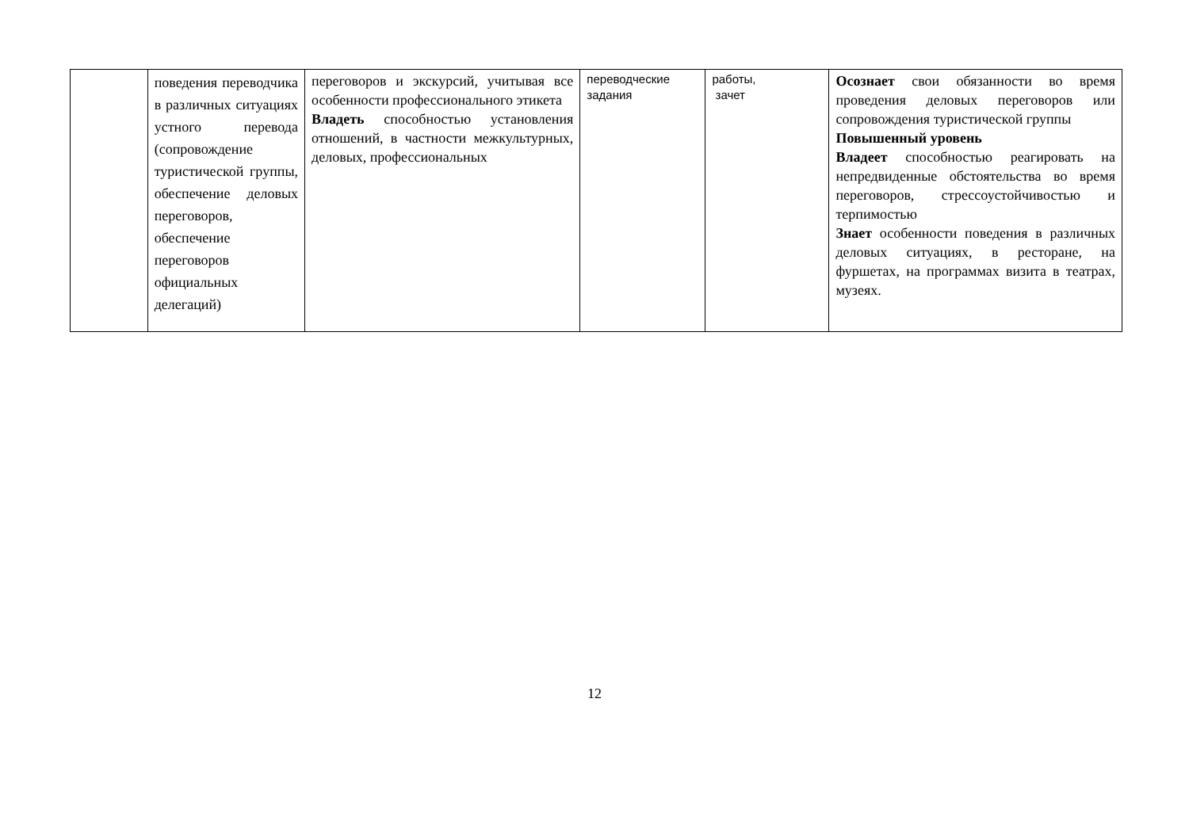| | поведения переводчика в различных ситуациях устного перевода (сопровождение туристической группы, обеспечение деловых переговоров, обеспечение переговоров официальных делегаций) | переговоров и экскурсий, учитывая все особенности профессионального этикета Владеть способностью установления отношений, в частности межкультурных, деловых, профессиональных | переводческие задания | работы, зачет | Осознает свои обязанности во время проведения деловых переговоров или сопровождения туристической группы Повышенный уровень Владеет способностью реагировать на непредвиденные обстоятельства во время переговоров, стрессоустойчивостью и терпимостью Знает особенности поведения в различных деловых ситуациях, в ресторане, на фуршетах, на программах визита в театрах, музеях. |
12